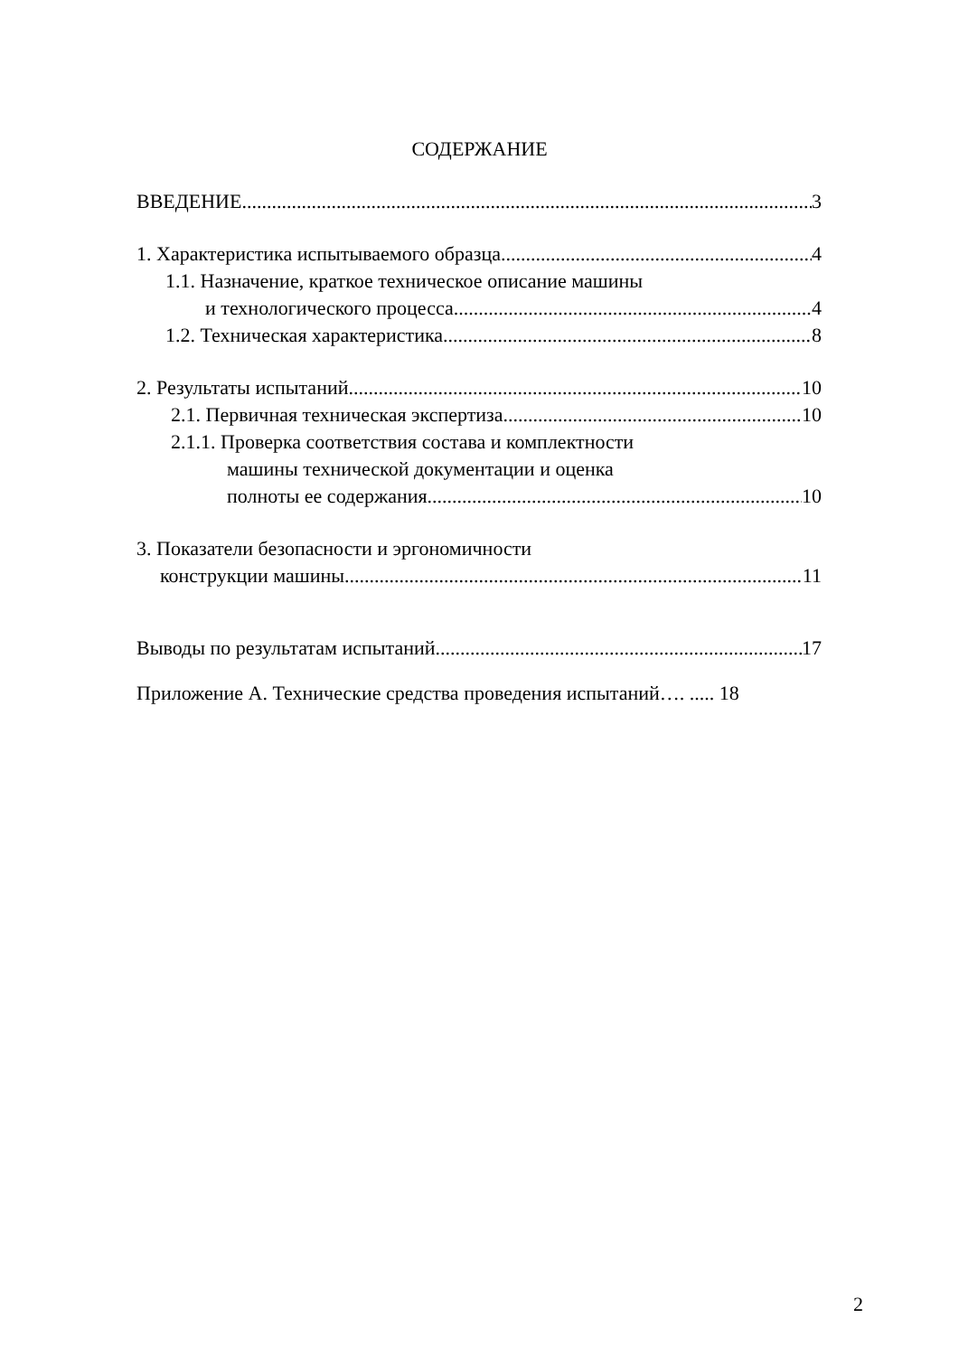СОДЕРЖАНИЕ
ВВЕДЕНИЕ 3
1. Характеристика испытываемого образца 4
1.1. Назначение, краткое техническое описание машины
и технологического процесса 4
1.2. Техническая характеристика 8
2. Результаты испытаний 10
2.1. Первичная техническая экспертиза 10
2.1.1. Проверка соответствия состава и комплектности
машины технической документации и оценка
полноты ее содержания 10
3. Показатели безопасности и эргономичности
конструкции машины 11
Выводы по результатам испытаний 17
Приложение А. Технические средства проведения испытаний…. ..... 18
2